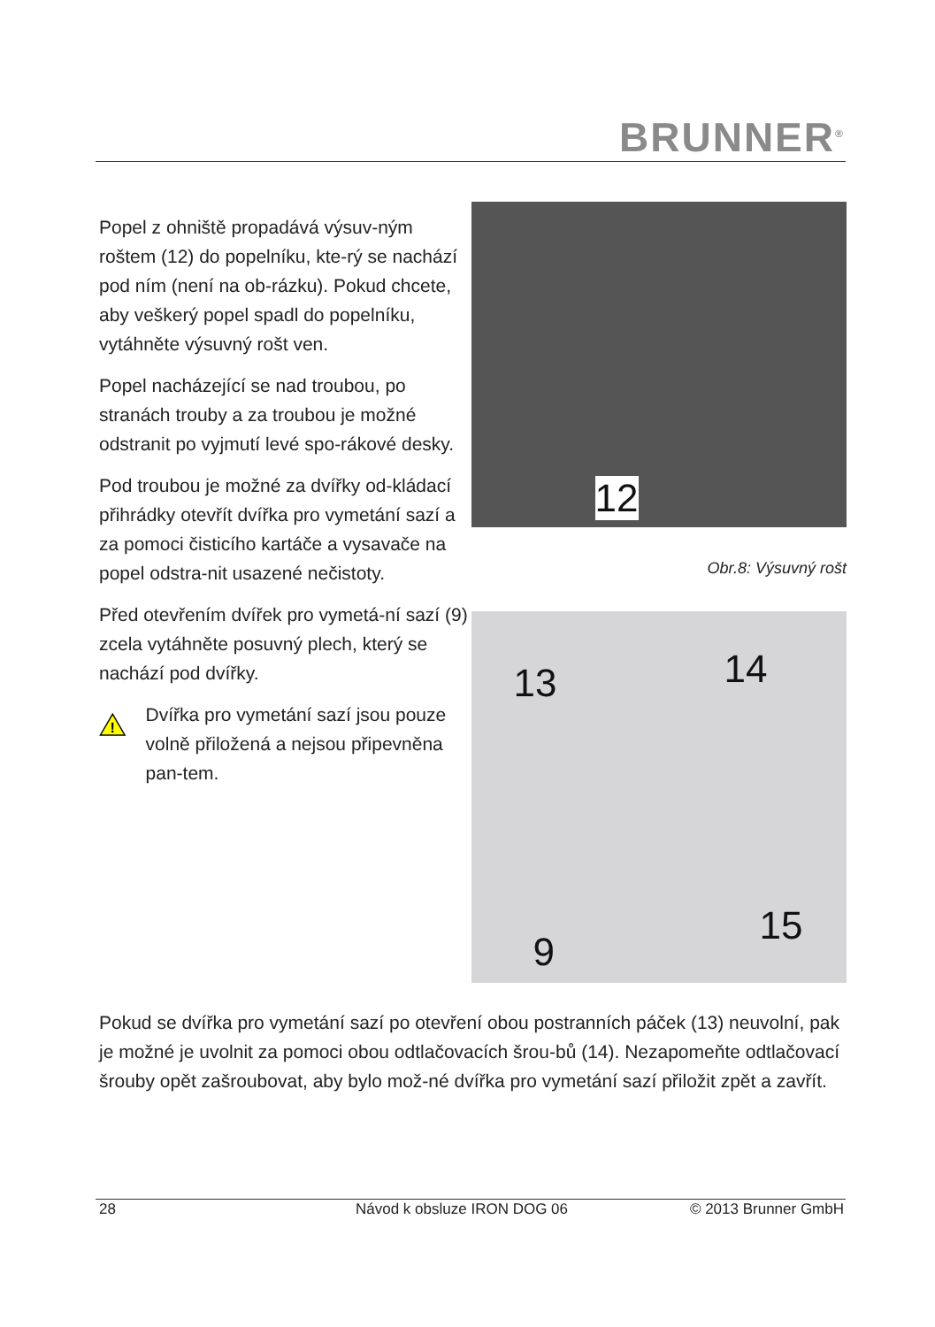BRUNNER<sup>®</sup>
Popel z ohniště propadává výsuv-ným roštem (12) do popelníku, kte-rý se nachází pod ním (není na ob-rázku). Pokud chcete, aby veškerý popel spadl do popelníku, vytáhněte výsuvný rošt ven.
Popel nacházející se nad troubou, po stranách trouby a za troubou je možné odstranit po vyjmutí levé spo-rákové desky.
Pod troubou je možné za dvířky od-kládací přihrádky otevřít dvířka pro vymetání sazí a za pomoci čisticího kartáče a vysavače na popel odstra-nit usazené nečistoty.
Před otevřením dvířek pro vymetá-ní sazí (9) zcela vytáhněte posuvný plech, který se nachází pod dvířky.
!
Dvířka pro vymetání sazí jsou pouze volně přiložená a nejsou připevněna pan-tem.
12
Obr.8: Výsuvný rošt
13 14
15
9
Pokud se dvířka pro vymetání sazí po otevření obou postranních páček (13) neuvolní, pak je možné je uvolnit za pomoci obou odtlačovacích šrou-bů (14). Nezapomeňte odtlačovací šrouby opět zašroubovat, aby bylo mož-né dvířka pro vymetání sazí přiložit zpět a zavřít.
28 Návod k obsluze IRON DOG 06 © 2013 Brunner GmbH